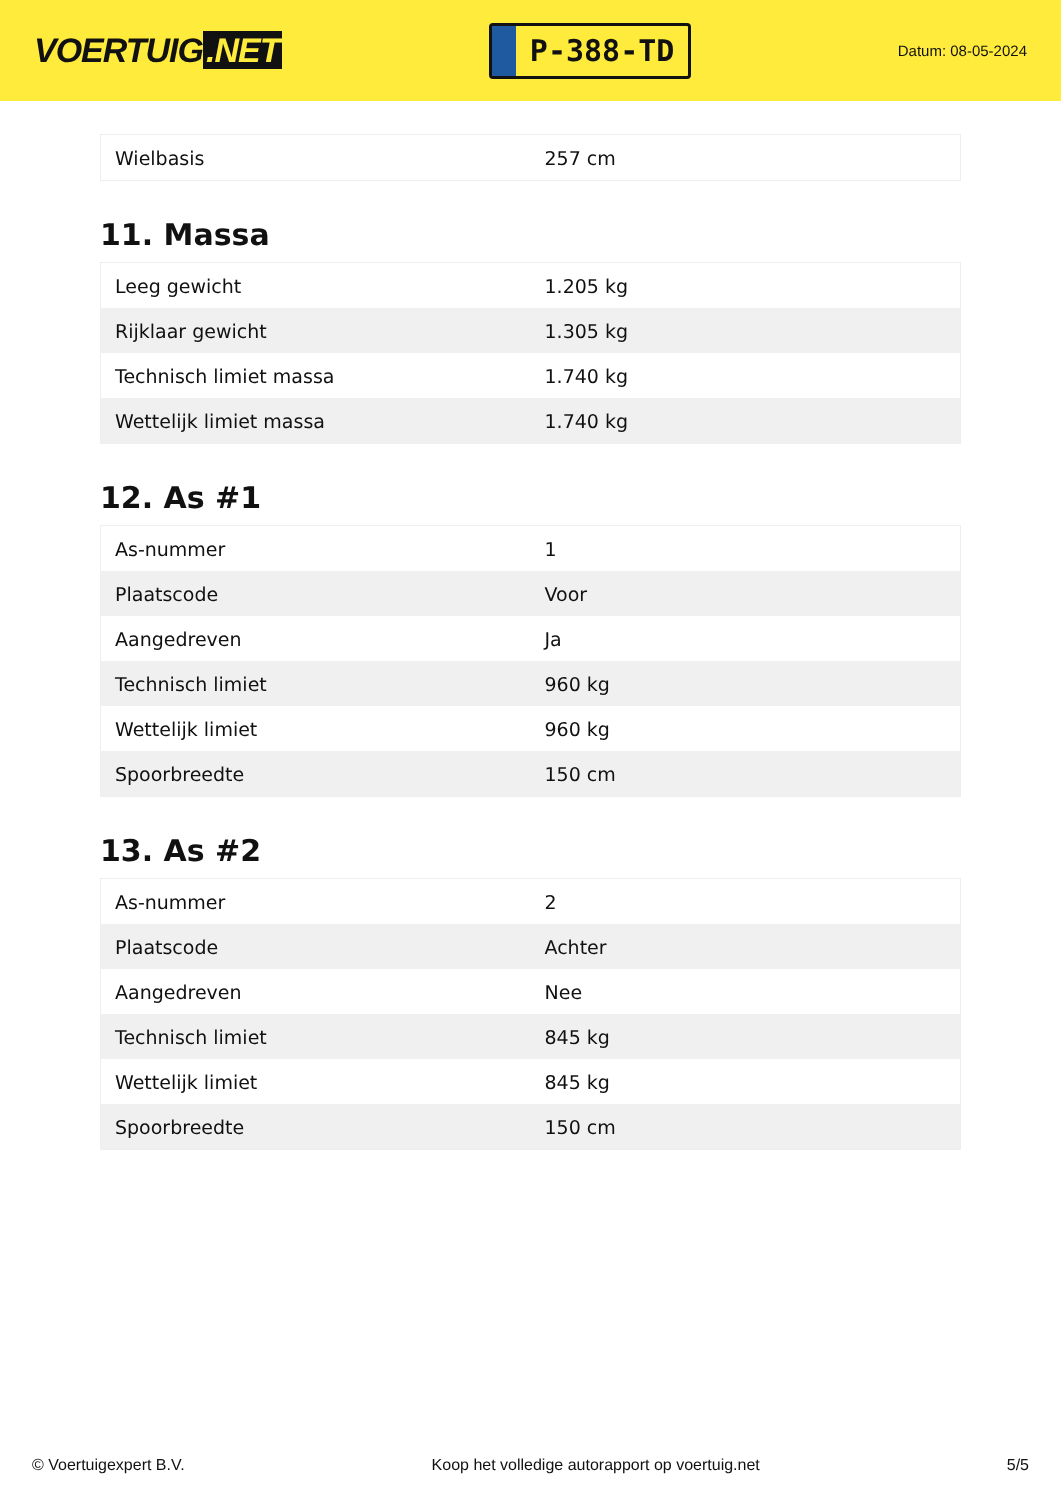VOERTUIG.NET
P-388-TD
Datum: 08-05-2024
| Wielbasis | 257 cm |
11. Massa
| Leeg gewicht | 1.205 kg |
| Rijklaar gewicht | 1.305 kg |
| Technisch limiet massa | 1.740 kg |
| Wettelijk limiet massa | 1.740 kg |
12. As #1
| As-nummer | 1 |
| Plaatscode | Voor |
| Aangedreven | Ja |
| Technisch limiet | 960 kg |
| Wettelijk limiet | 960 kg |
| Spoorbreedte | 150 cm |
13. As #2
| As-nummer | 2 |
| Plaatscode | Achter |
| Aangedreven | Nee |
| Technisch limiet | 845 kg |
| Wettelijk limiet | 845 kg |
| Spoorbreedte | 150 cm |
© Voertuigexpert B.V. Koop het volledige autorapport op voertuig.net 5/5